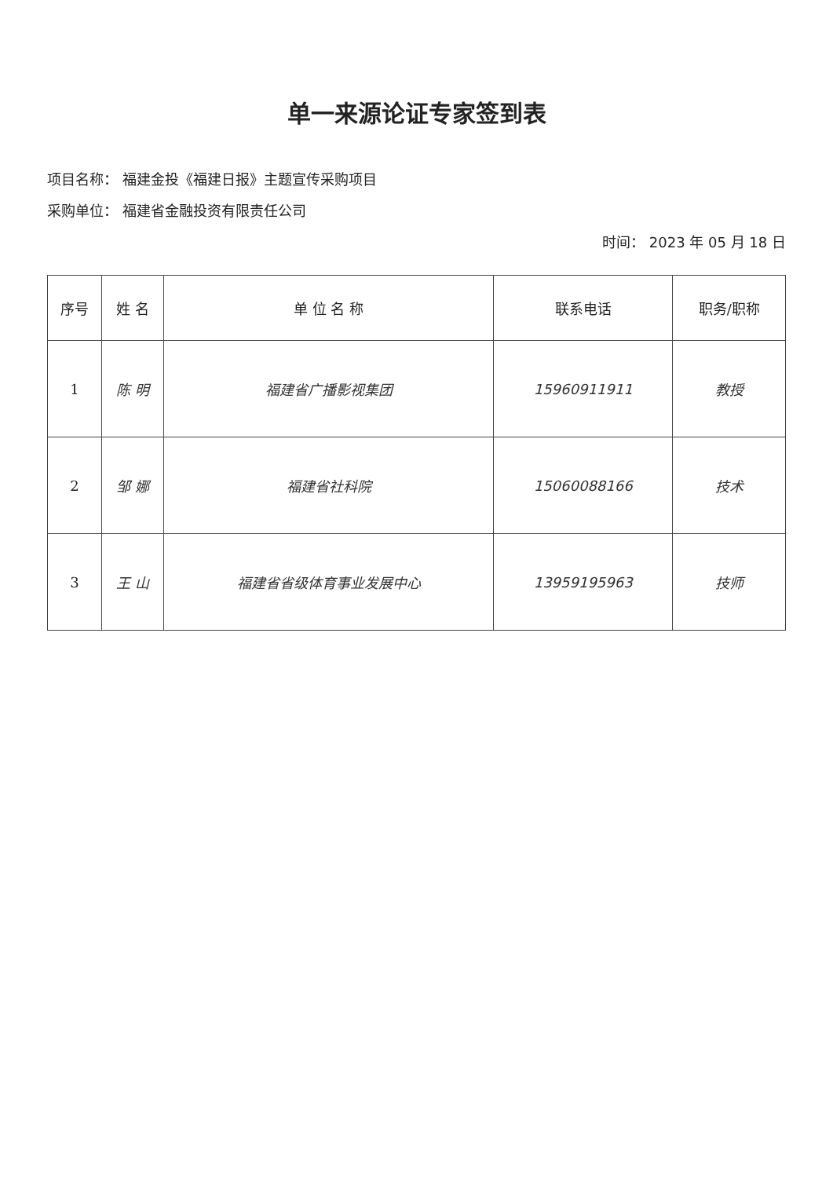单一来源论证专家签到表
项目名称： 福建金投《福建日报》主题宣传采购项目
采购单位： 福建省金融投资有限责任公司
时间： 2023 年 05 月 18 日
| 序号 | 姓 名 | 单 位 名 称 | 联系电话 | 职务/职称 |
| --- | --- | --- | --- | --- |
| 1 | 陈 明 | 福建省广播影视集团 | 15960911911 | 教授 |
| 2 | 邹 娜 | 福建省社科院 | 15060088166 | 技术 |
| 3 | 王 山 | 福建省省级体育事业发展中心 | 13959195963 | 技师 |